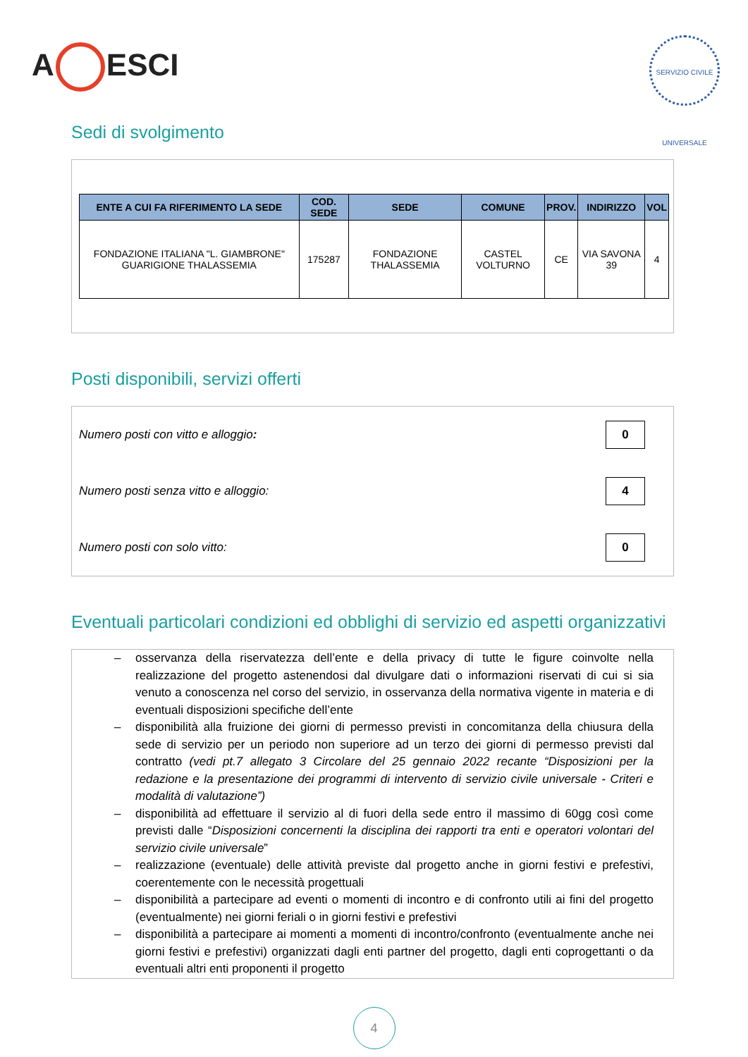A ESCI
SERVIZIO CIVILE UNIVERSALE
Sedi di svolgimento
| ENTE A CUI FA RIFERIMENTO LA SEDE | COD. SEDE | SEDE | COMUNE | PROV. | INDIRIZZO | VOL |
| --- | --- | --- | --- | --- | --- | --- |
| FONDAZIONE ITALIANA "L. GIAMBRONE" GUARIGIONE THALASSEMIA | 175287 | FONDAZIONE THALASSEMIA | CASTEL VOLTURNO | CE | VIA SAVONA 39 | 4 |
Posti disponibili, servizi offerti
Numero posti con vitto e alloggio: 0
Numero posti senza vitto e alloggio: 4
Numero posti con solo vitto: 0
Eventuali particolari condizioni ed obblighi di servizio ed aspetti organizzativi
– osservanza della riservatezza dell’ente e della privacy di tutte le figure coinvolte nella realizzazione del progetto astenendosi dal divulgare dati o informazioni riservati di cui si sia venuto a conoscenza nel corso del servizio, in osservanza della normativa vigente in materia e di eventuali disposizioni specifiche dell’ente
– disponibilità alla fruizione dei giorni di permesso previsti in concomitanza della chiusura della sede di servizio per un periodo non superiore ad un terzo dei giorni di permesso previsti dal contratto (vedi pt.7 allegato 3 Circolare del 25 gennaio 2022 recante “Disposizioni per la redazione e la presentazione dei programmi di intervento di servizio civile universale - Criteri e modalità di valutazione”)
– disponibilità ad effettuare il servizio al di fuori della sede entro il massimo di 60gg così come previsti dalle “Disposizioni concernenti la disciplina dei rapporti tra enti e operatori volontari del servizio civile universale”
– realizzazione (eventuale) delle attività previste dal progetto anche in giorni festivi e prefestivi, coerentemente con le necessità progettuali
– disponibilità a partecipare ad eventi o momenti di incontro e di confronto utili ai fini del progetto (eventualmente) nei giorni feriali o in giorni festivi e prefestivi
– disponibilità a partecipare ai momenti a momenti di incontro/confronto (eventualmente anche nei giorni festivi e prefestivi) organizzati dagli enti partner del progetto, dagli enti coprogettanti o da eventuali altri enti proponenti il progetto
4